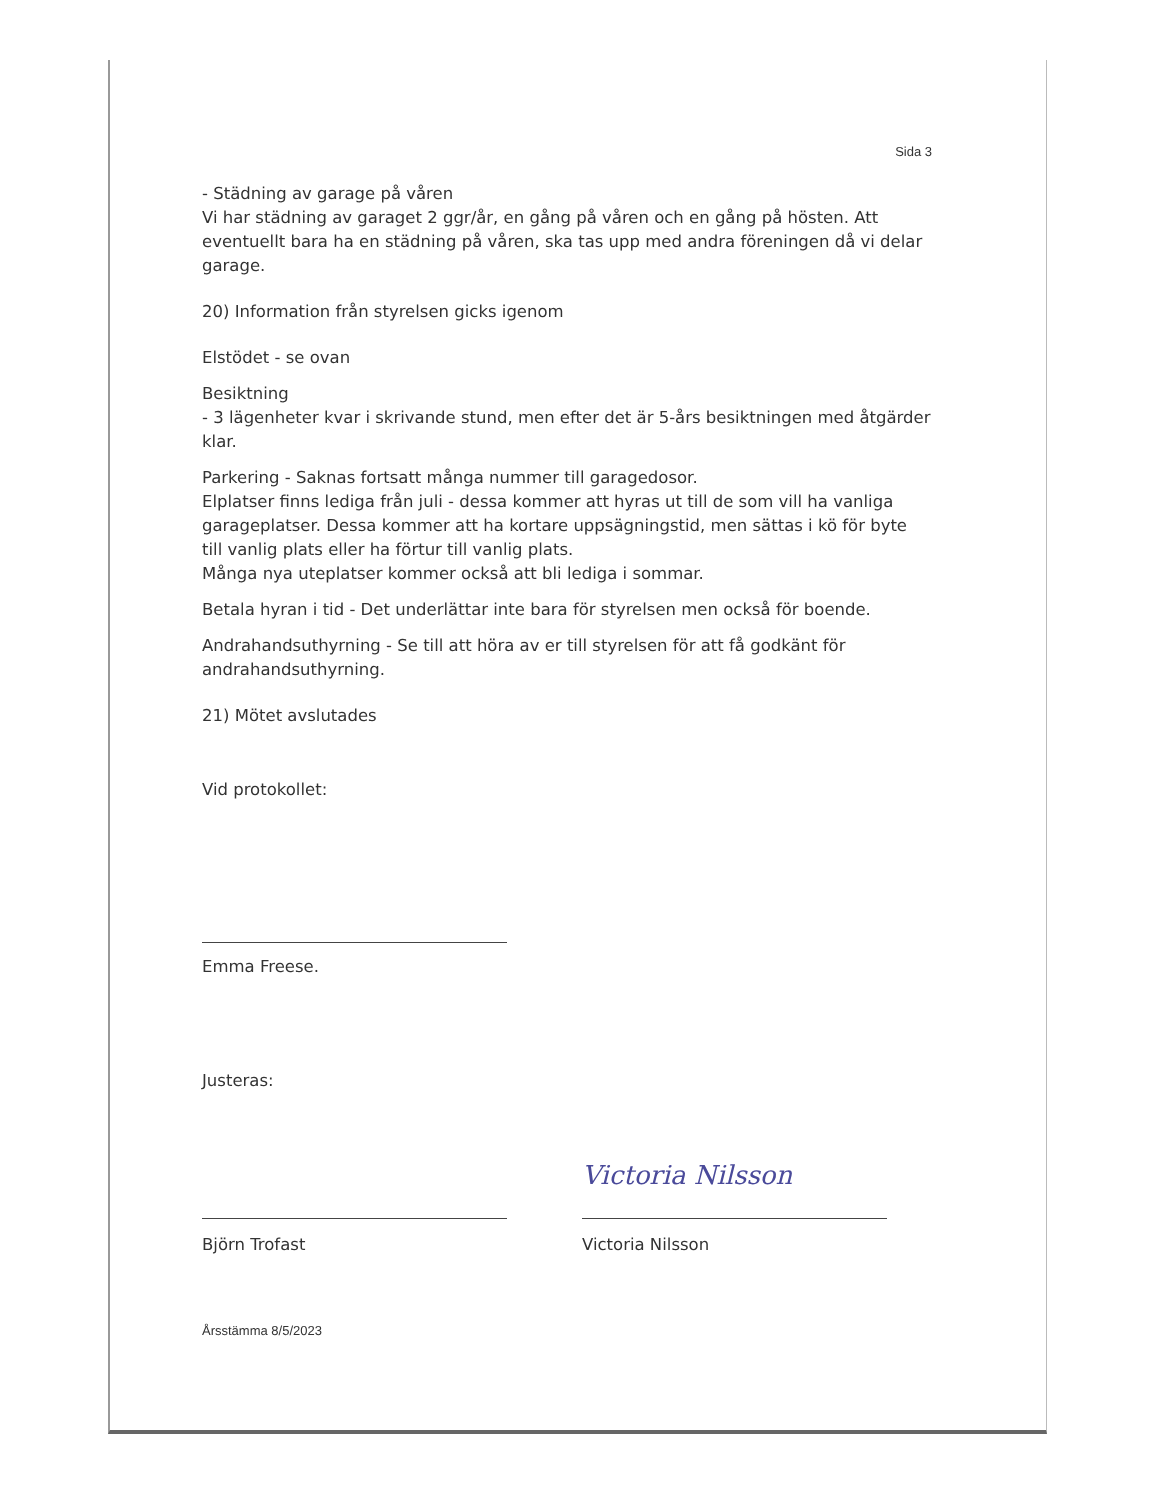Sida 3
- Städning av garage på våren
Vi har städning av garaget 2 ggr/år, en gång på våren och en gång på hösten. Att eventuellt bara ha en städning på våren, ska tas upp med andra föreningen då vi delar garage.
20) Information från styrelsen gicks igenom
Elstödet - se ovan
Besiktning
- 3 lägenheter kvar i skrivande stund, men efter det är 5-års besiktningen med åtgärder klar.
Parkering - Saknas fortsatt många nummer till garagedosor.
Elplatser finns lediga från juli - dessa kommer att hyras ut till de som vill ha vanliga garageplatser. Dessa kommer att ha kortare uppsägningstid, men sättas i kö för byte till vanlig plats eller ha förtur till vanlig plats.
Många nya uteplatser kommer också att bli lediga i sommar.
Betala hyran i tid - Det underlättar inte bara för styrelsen men också för boende.
Andrahandsuthyrning - Se till att höra av er till styrelsen för att få godkänt för andrahandsuthyrning.
21) Mötet avslutades
Vid protokollet:
Emma Freese.
Justeras:
Björn Trofast
Victoria Nilsson
Victoria Nilsson
Årsstämma 8/5/2023